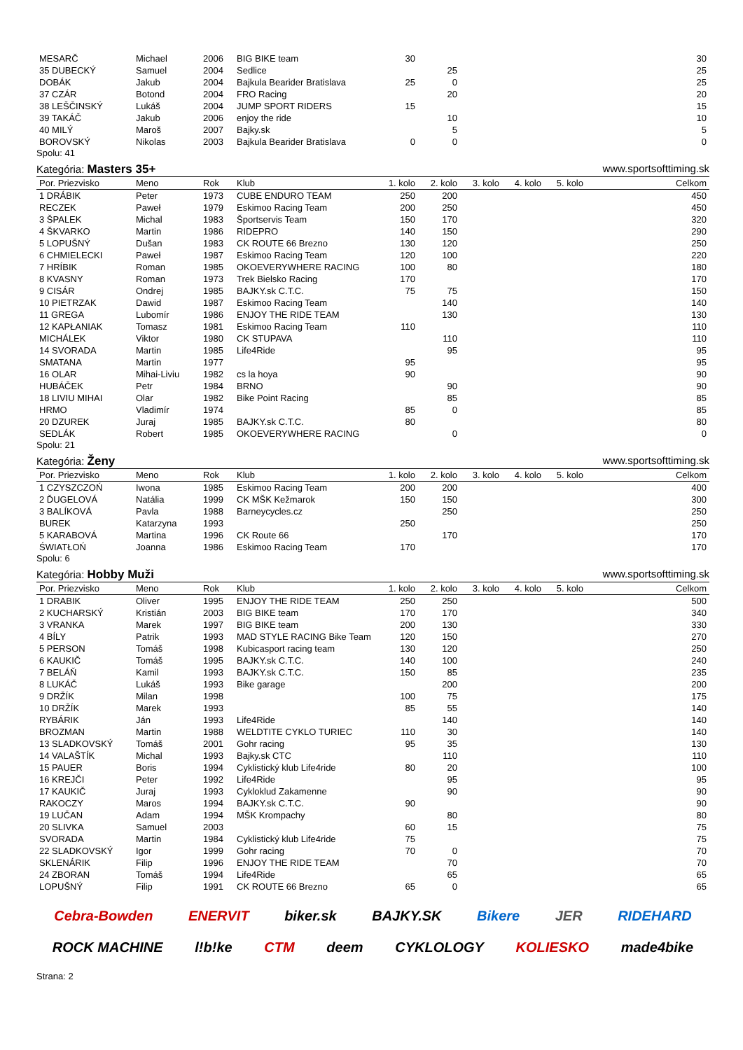| MESARČ | Michael | 2006 | BIG BIKE team | 30 | | | 30 |
| 35 DUBECKÝ | Samuel | 2004 | Sedlice | | 25 | | 25 |
| DOBÁK | Jakub | 2004 | Bajkula Bearider Bratislava | 25 | 0 | | 25 |
| 37 CZÁR | Botond | 2004 | FRO Racing | | 20 | | 20 |
| 38 LEŠČINSKÝ | Lukáš | 2004 | JUMP SPORT RIDERS | 15 | | | 15 |
| 39 TAKÁČ | Jakub | 2006 | enjoy the ride | | 10 | | 10 |
| 40 MILÝ | Maroš | 2007 | Bajky.sk | | 5 | | 5 |
| BOROVSKÝ | Nikolas | 2003 | Bajkula Bearider Bratislava | 0 | 0 | | 0 |
Spolu: 41
Kategória: Masters 35+ www.sportsofttiming.sk
| Por. Priezvisko | Meno | Rok | Klub | 1. kolo | 2. kolo | 3. kolo | 4. kolo | 5. kolo | Celkom |
| --- | --- | --- | --- | --- | --- | --- | --- | --- | --- |
| 1 DRÁBIK | Peter | 1973 | CUBE ENDURO TEAM | 250 | 200 | | | | 450 |
| RECZEK | Paweł | 1979 | Eskimoo Racing Team | 200 | 250 | | | | 450 |
| 3 ŠPALEK | Michal | 1983 | Športservis Team | 150 | 170 | | | | 320 |
| 4 ŠKVARKO | Martin | 1986 | RIDEPRO | 140 | 150 | | | | 290 |
| 5 LOPUŠNÝ | Dušan | 1983 | CK ROUTE 66 Brezno | 130 | 120 | | | | 250 |
| 6 CHMIELECKI | Paweł | 1987 | Eskimoo Racing Team | 120 | 100 | | | | 220 |
| 7 HRÍBIK | Roman | 1985 | OKOEVERYWHERE RACING | 100 | 80 | | | | 180 |
| 8 KVASNY | Roman | 1973 | Trek Bielsko Racing | 170 | | | | | 170 |
| 9 CISÁR | Ondrej | 1985 | BAJKY.sk C.T.C. | 75 | 75 | | | | 150 |
| 10 PIETRZAK | Dawid | 1987 | Eskimoo Racing Team | | 140 | | | | 140 |
| 11 GREGA | Lubomír | 1986 | ENJOY THE RIDE TEAM | | 130 | | | | 130 |
| 12 KAPŁANIAK | Tomasz | 1981 | Eskimoo Racing Team | 110 | | | | | 110 |
| MICHÁLEK | Viktor | 1980 | CK STUPAVA | | 110 | | | | 110 |
| 14 SVORADA | Martin | 1985 | Life4Ride | | 95 | | | | 95 |
| SMATANA | Martin | 1977 | | 95 | | | | | 95 |
| 16 OLAR | Mihai-Liviu | 1982 | cs la hoya | 90 | | | | | 90 |
| HUBÁČEK | Petr | 1984 | BRNO | | 90 | | | | 90 |
| 18 LIVIU MIHAI | Olar | 1982 | Bike Point Racing | | 85 | | | | 85 |
| HRMO | Vladimír | 1974 | | 85 | 0 | | | | 85 |
| 20 DZUREK | Juraj | 1985 | BAJKY.sk C.T.C. | 80 | | | | | 80 |
| SEDLÁK | Robert | 1985 | OKOEVERYWHERE RACING | | 0 | | | | 0 |
Spolu: 21
Kategória: Ženy www.sportsofttiming.sk
| Por. Priezvisko | Meno | Rok | Klub | 1. kolo | 2. kolo | 3. kolo | 4. kolo | 5. kolo | Celkom |
| --- | --- | --- | --- | --- | --- | --- | --- | --- | --- |
| 1 CZYSZCZOŃ | Iwona | 1985 | Eskimoo Racing Team | 200 | 200 | | | | 400 |
| 2 ĎUGELOVÁ | Natália | 1999 | CK MŠK Kežmarok | 150 | 150 | | | | 300 |
| 3 BALÍKOVÁ | Pavla | 1988 | Barneycycles.cz | | 250 | | | | 250 |
| BUREK | Katarzyna | 1993 | | 250 | | | | | 250 |
| 5 KARABOVÁ | Martina | 1996 | CK Route 66 | | 170 | | | | 170 |
| ŚWIATŁOŃ | Joanna | 1986 | Eskimoo Racing Team | 170 | | | | | 170 |
Spolu: 6
Kategória: Hobby Muži www.sportsofttiming.sk
| Por. Priezvisko | Meno | Rok | Klub | 1. kolo | 2. kolo | 3. kolo | 4. kolo | 5. kolo | Celkom |
| --- | --- | --- | --- | --- | --- | --- | --- | --- | --- |
| 1 DRABIK | Oliver | 1995 | ENJOY THE RIDE TEAM | 250 | 250 | | | | 500 |
| 2 KUCHARSKÝ | Kristián | 2003 | BIG BIKE team | 170 | 170 | | | | 340 |
| 3 VRANKA | Marek | 1997 | BIG BIKE team | 200 | 130 | | | | 330 |
| 4 BÍLY | Patrik | 1993 | MAD STYLE RACING Bike Team | 120 | 150 | | | | 270 |
| 5 PERSON | Tomáš | 1998 | Kubicasport racing team | 130 | 120 | | | | 250 |
| 6 KAUKIČ | Tomáš | 1995 | BAJKY.sk C.T.C. | 140 | 100 | | | | 240 |
| 7 BELÁŇ | Kamil | 1993 | BAJKY.sk C.T.C. | 150 | 85 | | | | 235 |
| 8 LUKÁČ | Lukáš | 1993 | Bike garage | | 200 | | | | 200 |
| 9 DRŽÍK | Milan | 1998 | | 100 | 75 | | | | 175 |
| 10 DRŽÍK | Marek | 1993 | | 85 | 55 | | | | 140 |
| RYBÁRIK | Ján | 1993 | Life4Ride | | 140 | | | | 140 |
| BROZMAN | Martin | 1988 | WELDTITE CYKLO TURIEC | 110 | 30 | | | | 140 |
| 13 SLADKOVSKÝ | Tomáš | 2001 | Gohr racing | 95 | 35 | | | | 130 |
| 14 VALAŠTÍK | Michal | 1993 | Bajky.sk CTC | | 110 | | | | 110 |
| 15 PAUER | Boris | 1994 | Cyklistický klub Life4ride | 80 | 20 | | | | 100 |
| 16 KREJČI | Peter | 1992 | Life4Ride | | 95 | | | | 95 |
| 17 KAUKIČ | Juraj | 1993 | Cykloklud Zakamenne | | 90 | | | | 90 |
| RAKOCZY | Maros | 1994 | BAJKY.sk C.T.C. | 90 | | | | | 90 |
| 19 LUČAN | Adam | 1994 | MŠK Krompachy | | 80 | | | | 80 |
| 20 SLIVKA | Samuel | 2003 | | 60 | 15 | | | | 75 |
| SVORADA | Martin | 1984 | Cyklistický klub Life4ride | 75 | | | | | 75 |
| 22 SLADKOVSKÝ | Igor | 1999 | Gohr racing | 70 | 0 | | | | 70 |
| SKLENÁRIK | Filip | 1996 | ENJOY THE RIDE TEAM | | 70 | | | | 70 |
| 24 ZBORAN | Tomáš | 1994 | Life4Ride | | 65 | | | | 65 |
| LOPUŠNÝ | Filip | 1991 | CK ROUTE 66 Brezno | 65 | 0 | | | | 65 |
Cebra-Bowden ENERVIT biker.sk BAJKY.SK Bikere JER RIDEHARD
ROCK MACHINE l!b!ke CTM deem CYKLOLOGY KOLIESKO made4bike
Strana: 2